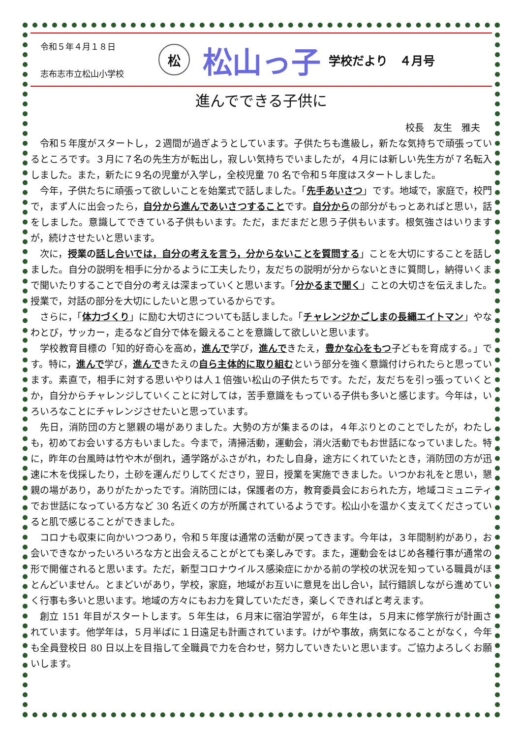令和５年４月１８日
志布志市立松山小学校
松
松山っ子
学校だより　４月号
進んでできる子供に
校長　友生　雅夫
令和５年度がスタートし，２週間が過ぎようとしています。子供たちも進級し，新たな気持ちで頑張っているところです。３月に７名の先生方が転出し，寂しい気持ちでいましたが，４月には新しい先生方が７名転入しました。また，新たに９名の児童が入学し，全校児童 70 名で令和５年度はスタートしました。
今年，子供たちに頑張って欲しいことを始業式で話しました。「先手あいさつ」です。地域で，家庭で，校門で，まず人に出会ったら，自分から進んであいさつすることです。自分からの部分がもっとあればと思い，話をしました。意識してできている子供もいます。ただ，まだまだと思う子供もいます。根気強さはいりますが，続けさせたいと思います。
次に，授業の 話し合いでは，自分の考えを言う，分からないことを質問する」ことを大切にすることを話しました。自分の説明を相手に分かるように工夫したり，友だちの説明が分からないときに質問し，納得いくまで聞いたりすることで自分の考えは深まっていくと思います。「分かるまで聞く」ことの大切さを伝えました。授業で，対話の部分を大切にしたいと思っているからです。
さらに，「体力づくり」に励む大切さについても話しました。「チャレンジかごしまの長縄エイトマン」やなわとび，サッカー，走るなど自分で体を鍛えることを意識して欲しいと思います。
学校教育目標の「知的好奇心を高め，進んで学び，進んできたえ，豊かな心をもつ子どもを育成する。」です。特に，進んで学び，進んできたえの自ら主体的に取り組むという部分を強く意識付けられたらと思っています。素直で，相手に対する思いやりは人１倍強い松山の子供たちです。ただ，友だちを引っ張っていくとか，自分からチャレンジしていくことに対しては，苦手意識をもっている子供も多いと感じます。今年は，いろいろなことにチャレンジさせたいと思っています。
先日，消防団の方と懇親の場がありました。大勢の方が集まるのは，４年ぶりとのことでしたが，わたしも，初めてお会いする方もいました。今まで，清掃活動，運動会，消火活動でもお世話になっていました。特に，昨年の台風時は竹や木が倒れ，通学路がふさがれ，わたし自身，途方にくれていたとき，消防団の方が迅速に木を伐採したり，土砂を運んだりしてくださり，翌日，授業を実施できました。いつかお礼をと思い，懇親の場があり，ありがたかったです。消防団には，保護者の方，教育委員会におられた方，地域コミュニティでお世話になっている方など 30 名近くの方が所属されているようです。松山小を温かく支えてくださっていると肌で感じることができました。
コロナも収束に向かいつつあり，令和５年度は通常の活動が戻ってきます。今年は，３年間制約があり，お会いできなかったいろいろな方と出会えることがとても楽しみです。また，運動会をはじめ各種行事が通常の形で開催されると思います。ただ，新型コロナウイルス感染症にかかる前の学校の状況を知っている職員がほとんどいません。とまどいがあり，学校，家庭，地域がお互いに意見を出し合い，試行錯誤しながら進めていく行事も多いと思います。地域の方々にもお力を貸していただき，楽しくできればと考えます。
創立 151 年目がスタートします。５年生は，６月末に宿泊学習が，６年生は，５月末に修学旅行が計画されています。他学年は，５月半ばに１日遠足も計画されています。けがや事故，病気になることがなく，今年も全員登校日 80 日以上を目指して全職員で力を合わせ，努力していきたいと思います。ご協力よろしくお願いします。